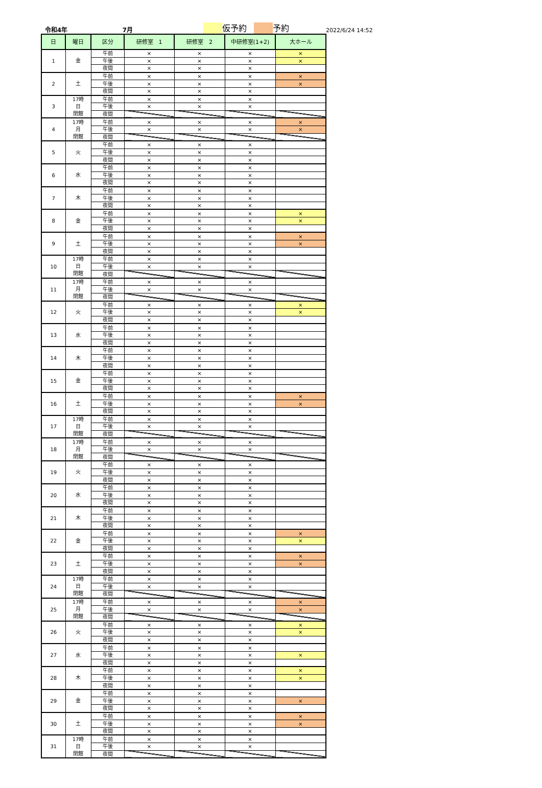令和4年 7月 仮予約 予約 2022/6/24 14:52
| 日 | 曜日 | 区分 | 研修室 1 | 研修室 2 | 中研修室(1+2) | 大ホール |
| --- | --- | --- | --- | --- | --- | --- |
| 1 | 金 | 午前 | × | × | × | × |
| | | 午後 | × | × | × | × |
| | | 夜間 | × | × | × | |
| 2 | 土 | 午前 | × | × | × | × |
| | | 午後 | × | × | × | × |
| | | 夜間 | × | × | × | |
| 3 | 17時 日 閉館 | 午前 | × | × | × | |
| | | 午後 | × | × | × | |
| | | 夜間 | | | | |
| 4 | 17時 月 閉館 | 午前 | × | × | × | × |
| | | 午後 | × | × | × | × |
| | | 夜間 | | | | |
| 5 | 火 | 午前 | × | × | × | |
| | | 午後 | × | × | × | |
| | | 夜間 | × | × | × | |
| 6 | 水 | 午前 | × | × | × | |
| | | 午後 | × | × | × | |
| | | 夜間 | × | × | × | |
| 7 | 木 | 午前 | × | × | × | |
| | | 午後 | × | × | × | |
| | | 夜間 | × | × | × | |
| 8 | 金 | 午前 | × | × | × | × |
| | | 午後 | × | × | × | × |
| | | 夜間 | × | × | × | |
| 9 | 土 | 午前 | × | × | × | × |
| | | 午後 | × | × | × | × |
| | | 夜間 | × | × | × | |
| 10 | 17時 日 閉館 | 午前 | × | × | × | |
| | | 午後 | × | × | × | |
| | | 夜間 | | | | |
| 11 | 17時 月 閉館 | 午前 | × | × | × | |
| | | 午後 | × | × | × | |
| | | 夜間 | | | | |
| 12 | 火 | 午前 | × | × | × | × |
| | | 午後 | × | × | × | × |
| | | 夜間 | × | × | × | |
| 13 | 水 | 午前 | × | × | × | |
| | | 午後 | × | × | × | |
| | | 夜間 | × | × | × | |
| 14 | 木 | 午前 | × | × | × | |
| | | 午後 | × | × | × | |
| | | 夜間 | × | × | × | |
| 15 | 金 | 午前 | × | × | × | |
| | | 午後 | × | × | × | |
| | | 夜間 | × | × | × | |
| 16 | 土 | 午前 | × | × | × | × |
| | | 午後 | × | × | × | × |
| | | 夜間 | × | × | × | |
| 17 | 17時 日 閉館 | 午前 | × | × | × | |
| | | 午後 | × | × | × | |
| | | 夜間 | | | | |
| 18 | 17時 月 閉館 | 午前 | × | × | × | |
| | | 午後 | × | × | × | |
| | | 夜間 | | | | |
| 19 | 火 | 午前 | × | × | × | |
| | | 午後 | × | × | × | |
| | | 夜間 | × | × | × | |
| 20 | 水 | 午前 | × | × | × | |
| | | 午後 | × | × | × | |
| | | 夜間 | × | × | × | |
| 21 | 木 | 午前 | × | × | × | |
| | | 午後 | × | × | × | |
| | | 夜間 | × | × | × | |
| 22 | 金 | 午前 | × | × | × | × |
| | | 午後 | × | × | × | × |
| | | 夜間 | × | × | × | |
| 23 | 土 | 午前 | × | × | × | × |
| | | 午後 | × | × | × | × |
| | | 夜間 | × | × | × | |
| 24 | 17時 日 閉館 | 午前 | × | × | × | |
| | | 午後 | × | × | × | |
| | | 夜間 | | | | |
| 25 | 17時 月 閉館 | 午前 | × | × | × | × |
| | | 午後 | × | × | × | × |
| | | 夜間 | | | | |
| 26 | 火 | 午前 | × | × | × | × |
| | | 午後 | × | × | × | × |
| | | 夜間 | × | × | × | |
| 27 | 水 | 午前 | × | × | × | |
| | | 午後 | × | × | × | × |
| | | 夜間 | × | × | × | |
| 28 | 木 | 午前 | × | × | × | × |
| | | 午後 | × | × | × | × |
| | | 夜間 | × | × | × | |
| 29 | 金 | 午前 | × | × | × | |
| | | 午後 | × | × | × | × |
| | | 夜間 | × | × | × | |
| 30 | 土 | 午前 | × | × | × | × |
| | | 午後 | × | × | × | × |
| | | 夜間 | × | × | × | |
| 31 | 17時 日 閉館 | 午前 | × | × | × | |
| | | 午後 | × | × | × | |
| | | 夜間 | | | | |